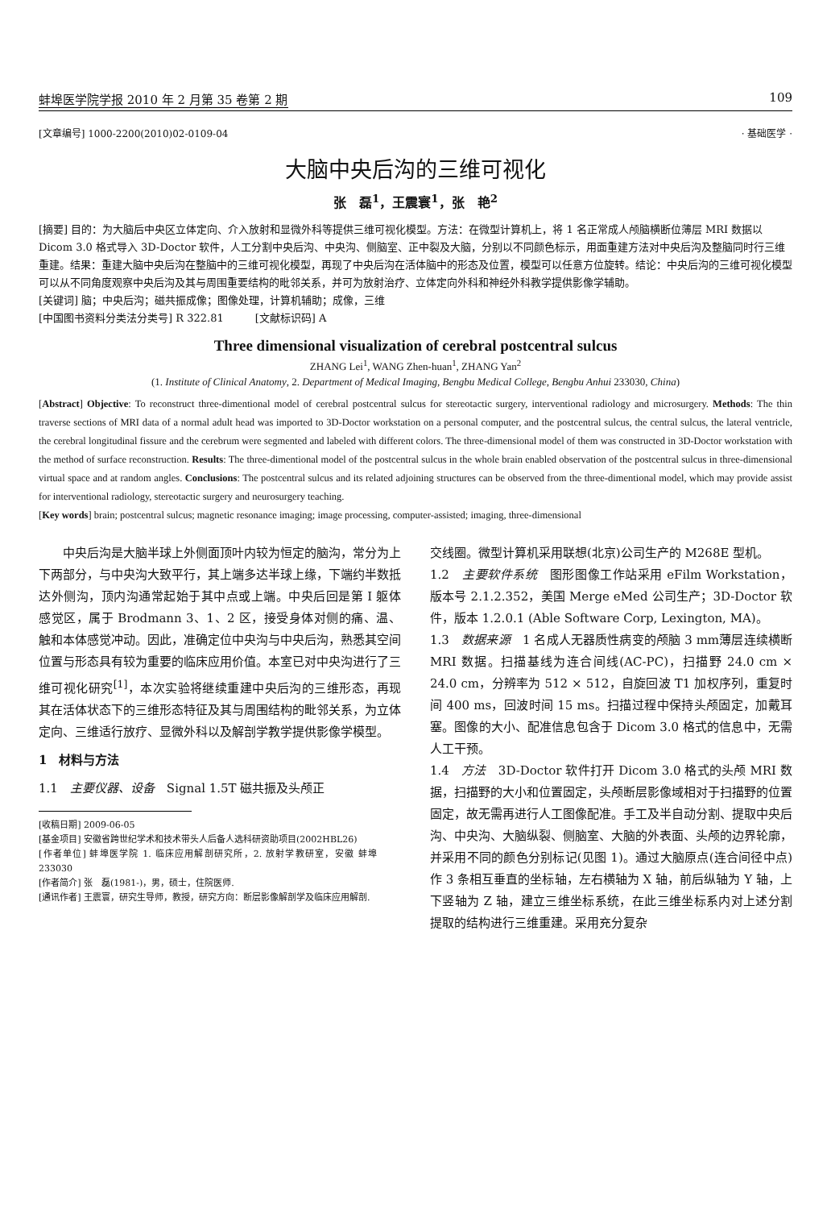蚌埠医学院学报 2010 年 2 月第 35 卷第 2 期 109
[文章编号] 1000-2200(2010)02-0109-04 · 基础医学 ·
大脑中央后沟的三维可视化
张　磊<sup>1</sup>，王震寰<sup>1</sup>，张　艳<sup>2</sup>
[摘要] 目的：为大脑后中央区立体定向、介入放射和显微外科等提供三维可视化模型。方法：在微型计算机上，将 1 名正常成人颅脑横断位薄层 MRI 数据以 Dicom 3.0 格式导入 3D-Doctor 软件，人工分割中央后沟、中央沟、侧脑室、正中裂及大脑，分别以不同颜色标示，用面重建方法对中央后沟及整脑同时行三维重建。结果：重建大脑中央后沟在整脑中的三维可视化模型，再现了中央后沟在活体脑中的形态及位置，模型可以任意方位旋转。结论：中央后沟的三维可视化模型可以从不同角度观察中央后沟及其与周围重要结构的毗邻关系，并可为放射治疗、立体定向外科和神经外科教学提供影像学辅助。
[关键词] 脑；中央后沟；磁共振成像；图像处理，计算机辅助；成像，三维
[中国图书资料分类法分类号] R 322.81　　　[文献标识码] A
Three dimensional visualization of cerebral postcentral sulcus
ZHANG Lei<sup>1</sup>, WANG Zhen-huan<sup>1</sup>, ZHANG Yan<sup>2</sup>
(1. Institute of Clinical Anatomy, 2. Department of Medical Imaging, Bengbu Medical College, Bengbu Anhui 233030, China)
[Abstract] Objective: To reconstruct three-dimentional model of cerebral postcentral sulcus for stereotactic surgery, interventional radiology and microsurgery. Methods: The thin traverse sections of MRI data of a normal adult head was imported to 3D-Doctor workstation on a personal computer, and the postcentral sulcus, the central sulcus, the lateral ventricle, the cerebral longitudinal fissure and the cerebrum were segmented and labeled with different colors. The three-dimensional model of them was constructed in 3D-Doctor workstation with the method of surface reconstruction. Results: The three-dimentional model of the postcentral sulcus in the whole brain enabled observation of the postcentral sulcus in three-dimensional virtual space and at random angles. Conclusions: The postcentral sulcus and its related adjoining structures can be observed from the three-dimentional model, which may provide assist for interventional radiology, stereotactic surgery and neurosurgery teaching.
[Key words] brain; postcentral sulcus; magnetic resonance imaging; image processing, computer-assisted; imaging, three-dimensional
　　中央后沟是大脑半球上外侧面顶叶内较为恒定的脑沟，常分为上下两部分，与中央沟大致平行，其上端多达半球上缘，下端约半数抵达外侧沟，顶内沟通常起始于其中点或上端。中央后回是第 I 躯体感觉区，属于 Brodmann 3、1、2 区，接受身体对侧的痛、温、触和本体感觉冲动。因此，准确定位中央沟与中央后沟，熟悉其空间位置与形态具有较为重要的临床应用价值。本室已对中央沟进行了三维可视化研究<sup>[1]</sup>，本次实验将继续重建中央后沟的三维形态，再现其在活体状态下的三维形态特征及其与周围结构的毗邻关系，为立体定向、三维适行放疗、显微外科以及解剖学教学提供影像学模型。
1　材料与方法
1.1　主要仪器、设备　Signal 1.5T 磁共振及头颅正
[收稿日期] 2009-06-05
[基金项目] 安徽省跨世纪学术和技术带头人后备人选科研资助项目(2002HBL26)
[作者单位] 蚌埠医学院 1. 临床应用解剖研究所，2. 放射学教研室，安徽 蚌埠 233030
[作者简介] 张　磊(1981-)，男，硕士，住院医师.
[通讯作者] 王震寰，研究生导师，教授，研究方向：断层影像解剖学及临床应用解剖.
交线圈。微型计算机采用联想(北京)公司生产的 M268E 型机。
1.2　主要软件系统　图形图像工作站采用 eFilm Workstation，版本号 2.1.2.352，美国 Merge eMed 公司生产；3D-Doctor 软件，版本 1.2.0.1 (Able Software Corp, Lexington, MA)。
1.3　数据来源　1 名成人无器质性病变的颅脑 3 mm薄层连续横断 MRI 数据。扫描基线为连合间线(AC-PC)，扫描野 24.0 cm × 24.0 cm，分辨率为 512 × 512，自旋回波 T1 加权序列，重复时间 400 ms，回波时间 15 ms。扫描过程中保持头颅固定，加戴耳塞。图像的大小、配准信息包含于 Dicom 3.0 格式的信息中，无需人工干预。
1.4　方法　3D-Doctor 软件打开 Dicom 3.0 格式的头颅 MRI 数据，扫描野的大小和位置固定，头颅断层影像域相对于扫描野的位置固定，故无需再进行人工图像配准。手工及半自动分割、提取中央后沟、中央沟、大脑纵裂、侧脑室、大脑的外表面、头颅的边界轮廓，并采用不同的颜色分别标记(见图 1)。通过大脑原点(连合间径中点)作 3 条相互垂直的坐标轴，左右横轴为 X 轴，前后纵轴为 Y 轴，上下竖轴为 Z 轴，建立三维坐标系统，在此三维坐标系内对上述分割提取的结构进行三维重建。采用充分复杂